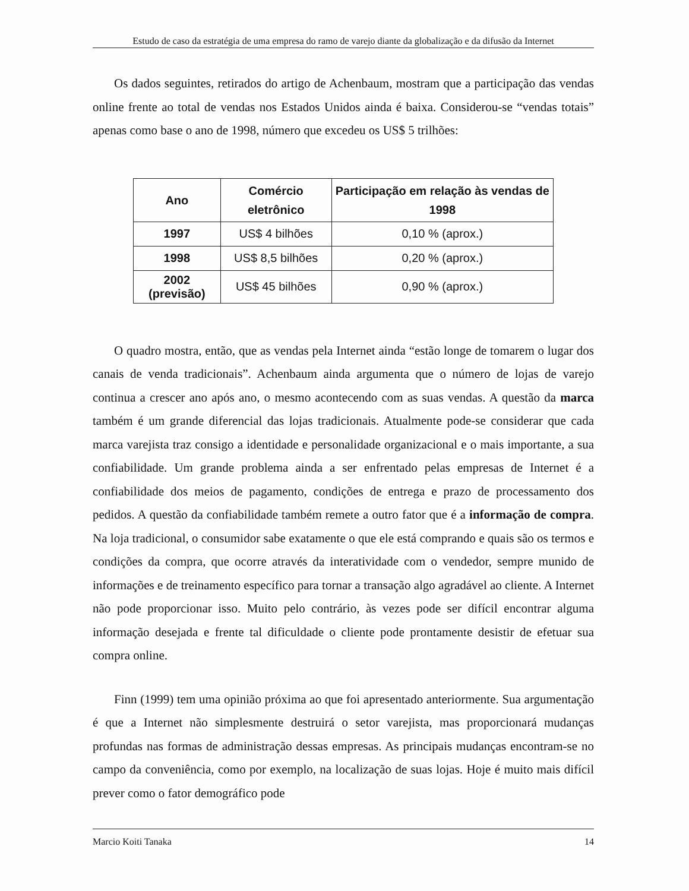Estudo de caso da estratégia de uma empresa do ramo de varejo diante da globalização e da difusão da Internet
Os dados seguintes, retirados do artigo de Achenbaum, mostram que a participação das vendas online frente ao total de vendas nos Estados Unidos ainda é baixa. Considerou-se “vendas totais” apenas como base o ano de 1998, número que excedeu os US$ 5 trilhões:
| Ano | Comércio eletrônico | Participação em relação às vendas de 1998 |
| --- | --- | --- |
| 1997 | US$ 4 bilhões | 0,10 % (aprox.) |
| 1998 | US$ 8,5 bilhões | 0,20 % (aprox.) |
| 2002 (previsão) | US$ 45 bilhões | 0,90 % (aprox.) |
O quadro mostra, então, que as vendas pela Internet ainda “estão longe de tomarem o lugar dos canais de venda tradicionais”. Achenbaum ainda argumenta que o número de lojas de varejo continua a crescer ano após ano, o mesmo acontecendo com as suas vendas. A questão da marca também é um grande diferencial das lojas tradicionais. Atualmente pode-se considerar que cada marca varejista traz consigo a identidade e personalidade organizacional e o mais importante, a sua confiabilidade. Um grande problema ainda a ser enfrentado pelas empresas de Internet é a confiabilidade dos meios de pagamento, condições de entrega e prazo de processamento dos pedidos. A questão da confiabilidade também remete a outro fator que é a informação de compra. Na loja tradicional, o consumidor sabe exatamente o que ele está comprando e quais são os termos e condições da compra, que ocorre através da interatividade com o vendedor, sempre munido de informações e de treinamento específico para tornar a transação algo agradável ao cliente. A Internet não pode proporcionar isso. Muito pelo contrário, às vezes pode ser difícil encontrar alguma informação desejada e frente tal dificuldade o cliente pode prontamente desistir de efetuar sua compra online.
Finn (1999) tem uma opinião próxima ao que foi apresentado anteriormente. Sua argumentação é que a Internet não simplesmente destruirá o setor varejista, mas proporcionará mudanças profundas nas formas de administração dessas empresas. As principais mudanças encontram-se no campo da conveniência, como por exemplo, na localização de suas lojas. Hoje é muito mais difícil prever como o fator demográfico pode
Marcio Koiti Tanaka 14